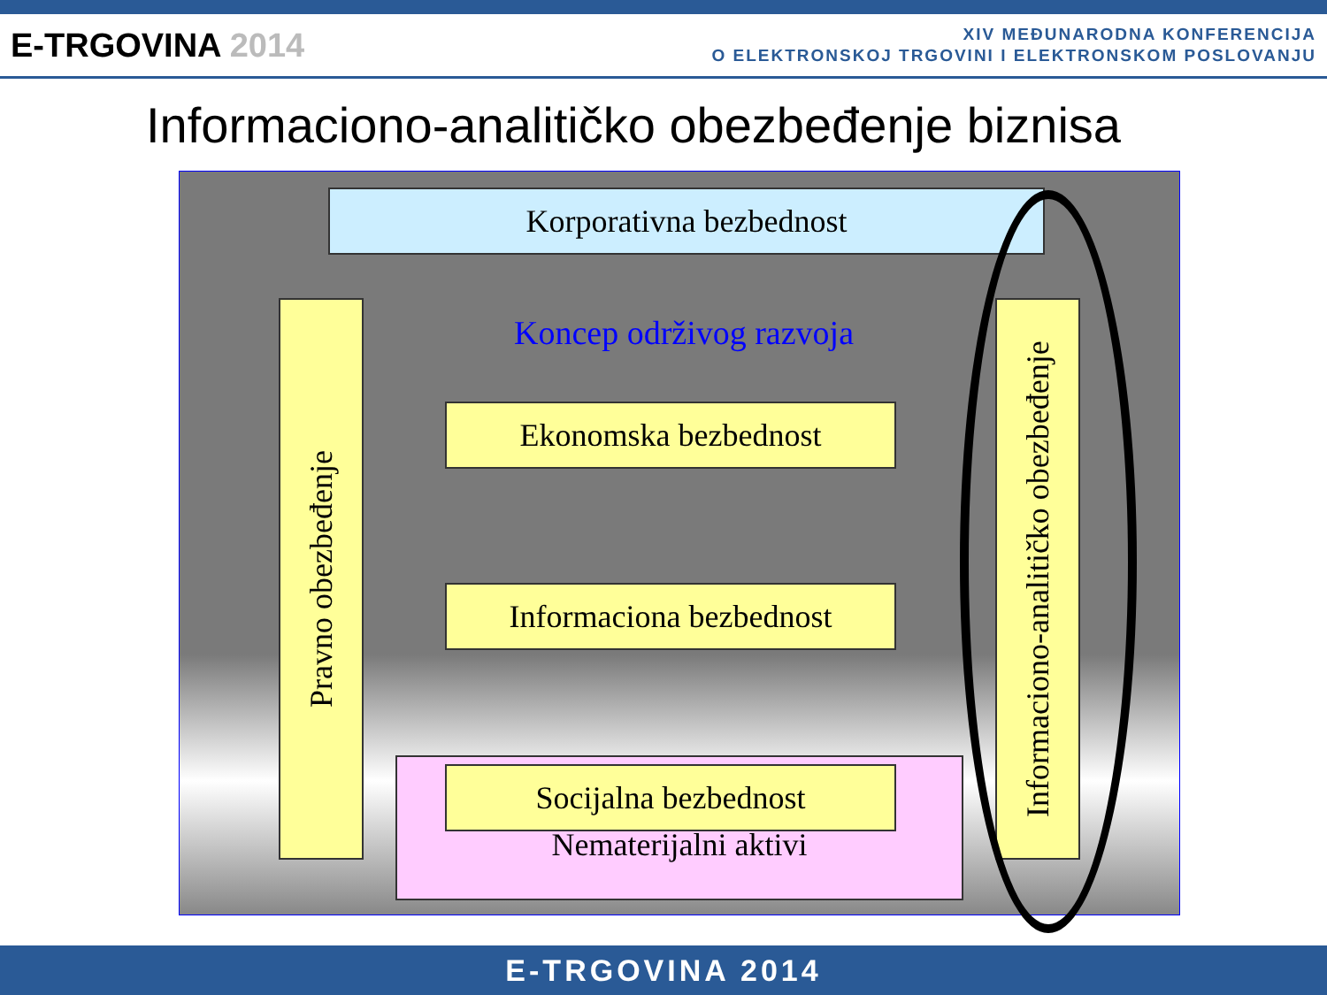E-TRGOVINA 2014
XIV MEĐUNARODNA KONFERENCIJA
O ELEKTRONSKOJ TRGOVINI I ELEKTRONSKOM POSLOVANJU
Informaciono-analitičko obezbeđenje biznisa
Korporativna bezbednost
Pravno obezbeđenje
Koncep održivog razvoja
Ekonomska bezbednost
Informaciona bezbednost
Nematerijalni aktivi Socijalna bezbednost
Informaciono-analitičko obezbeđenje
E-TRGOVINA 2014